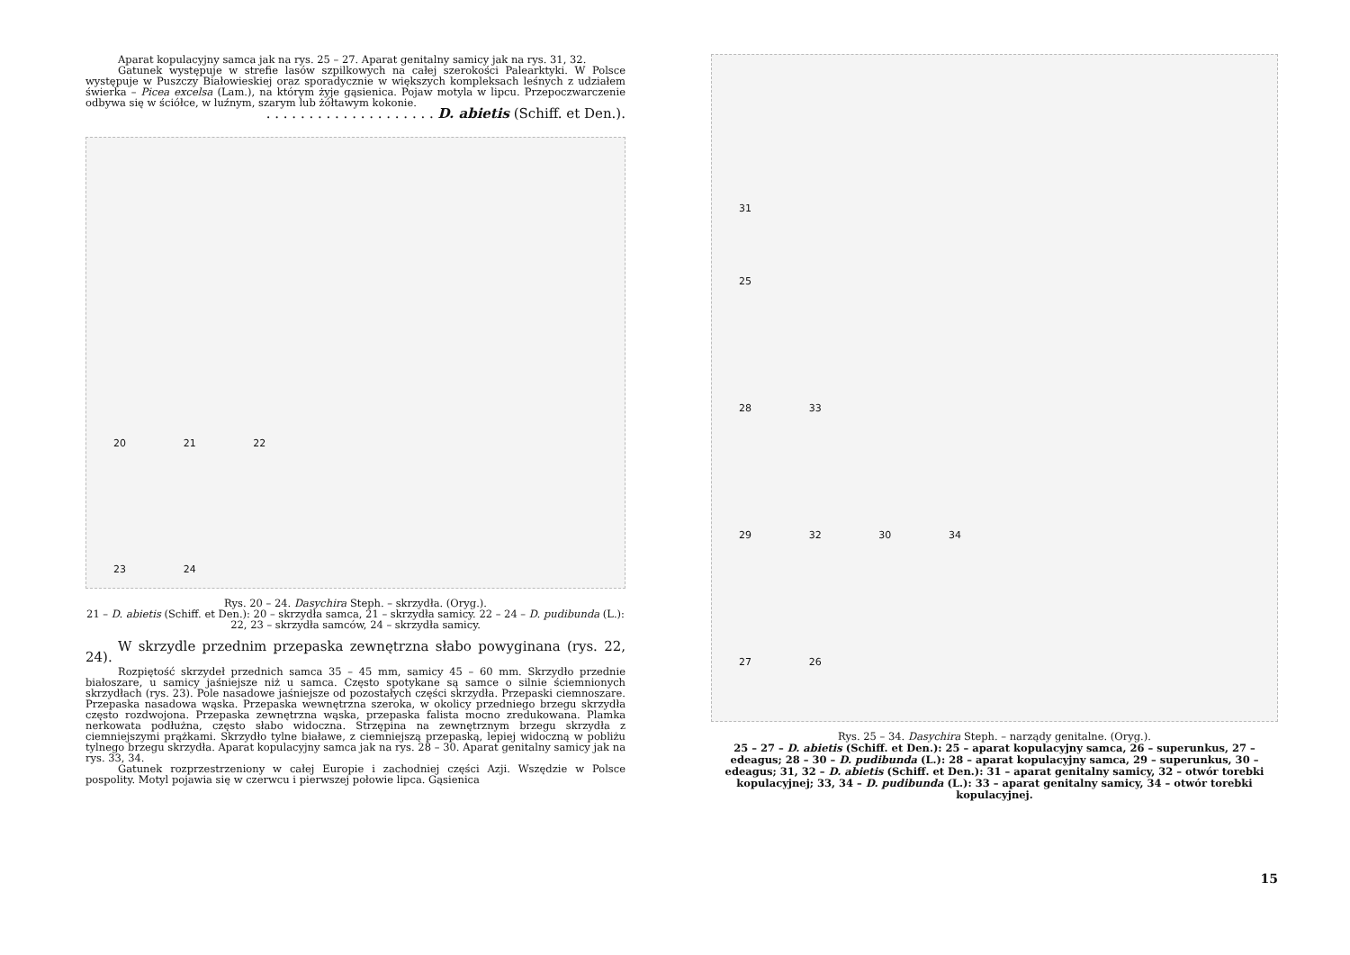Aparat kopulacyjny samca jak na rys. 25 – 27. Aparat genitalny samicy jak na rys. 31, 32.
Gatunek występuje w strefie lasów szpilkowych na całej szerokości Palearktyki. W Polsce występuje w Puszczy Białowieskiej oraz sporadycznie w większych kompleksach leśnych z udziałem świerka – Picea excelsa (Lam.), na którym żyje gąsienica. Pojaw motyla w lipcu. Przepoczwarczenie odbywa się w ściółce, w luźnym, szarym lub żółtawym kokonie.
. . . . . . . . . . . . . . . . . . . . D. abietis (Schiff. et Den.).
20 21 22
23 24
Rys. 20 – 24. Dasychira Steph. – skrzydła. (Oryg.).
21 – D. abietis (Schiff. et Den.): 20 – skrzydła samca, 21 – skrzydła samicy. 22 – 24 – D. pudibunda (L.): 22, 23 – skrzydła samców, 24 – skrzydła samicy.
W skrzydle przednim przepaska zewnętrzna słabo powyginana (rys. 22, 24).
Rozpiętość skrzydeł przednich samca 35 – 45 mm, samicy 45 – 60 mm. Skrzydło przednie białoszare, u samicy jaśniejsze niż u samca. Często spotykane są samce o silnie ściemnionych skrzydłach (rys. 23). Pole nasadowe jaśniejsze od pozostałych części skrzydła. Przepaski ciemnoszare. Przepaska nasadowa wąska. Przepaska wewnętrzna szeroka, w okolicy przedniego brzegu skrzydła często rozdwojona. Przepaska zewnętrzna wąska, przepaska falista mocno zredukowana. Plamka nerkowata podłużna, często słabo widoczna. Strzępina na zewnętrznym brzegu skrzydła z ciemniejszymi prążkami. Skrzydło tylne białawe, z ciemniejszą przepaską, lepiej widoczną w pobliżu tylnego brzegu skrzydła. Aparat kopulacyjny samca jak na rys. 28 – 30. Aparat genitalny samicy jak na rys. 33, 34.
Gatunek rozprzestrzeniony w całej Europie i zachodniej części Azji. Wszędzie w Polsce pospolity. Motyl pojawia się w czerwcu i pierwszej połowie lipca. Gąsienica
31
25
28 33
29 32 30 34
27 26
Rys. 25 – 34. Dasychira Steph. – narządy genitalne. (Oryg.).
25 – 27 – D. abietis (Schiff. et Den.): 25 – aparat kopulacyjny samca, 26 – superunkus, 27 – edeagus; 28 – 30 – D. pudibunda (L.): 28 – aparat kopulacyjny samca, 29 – superunkus, 30 – edeagus; 31, 32 – D. abietis (Schiff. et Den.): 31 – aparat genitalny samicy, 32 – otwór torebki kopulacyjnej; 33, 34 – D. pudibunda (L.): 33 – aparat genitalny samicy, 34 – otwór torebki kopulacyjnej.
15